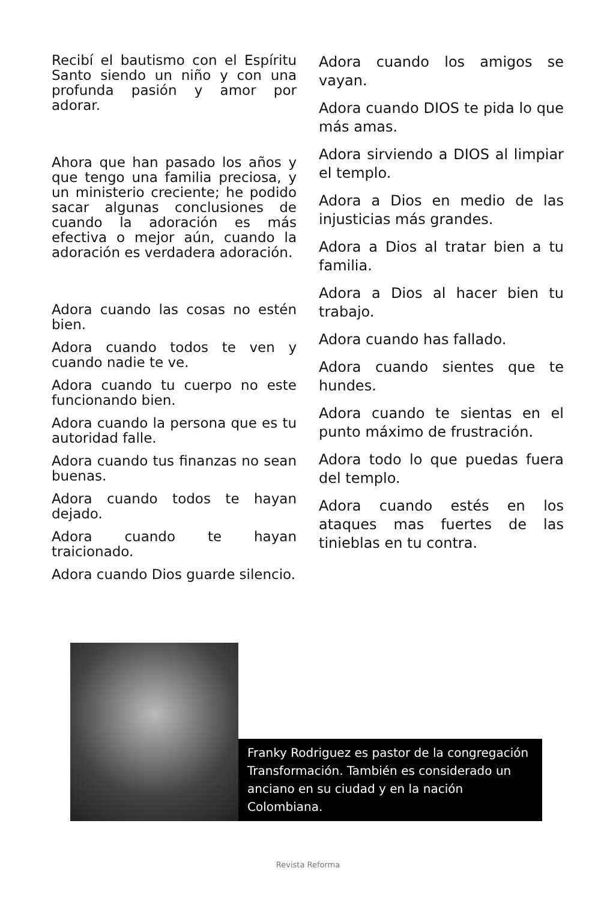Recibí el bautismo con el Espíritu Santo siendo un niño y con una profunda pasión y amor por adorar.
Ahora que han pasado los años y que tengo una familia preciosa, y un ministerio creciente; he podido sacar algunas conclusiones de cuando la adoración es más efectiva o mejor aún, cuando la adoración es verdadera adoración.
Adora cuando las cosas no estén bien.
Adora cuando todos te ven y cuando nadie te ve.
Adora cuando tu cuerpo no este funcionando bien.
Adora cuando la persona que es tu autoridad falle.
Adora cuando tus finanzas no sean buenas.
Adora cuando todos te hayan dejado.
Adora cuando te hayan traicionado.
Adora cuando Dios guarde silencio.
Adora cuando los amigos se vayan.
Adora cuando DIOS te pida lo que más amas.
Adora sirviendo a DIOS al limpiar el templo.
Adora a Dios en medio de las injusticias más grandes.
Adora a Dios al tratar bien a tu familia.
Adora a Dios al hacer bien tu trabajo.
Adora cuando has fallado.
Adora cuando sientes que te hundes.
Adora cuando te sientas en el punto máximo de frustración.
Adora todo lo que puedas fuera del templo.
Adora cuando estés en los ataques mas fuertes de las tinieblas en tu contra.
Franky Rodriguez es pastor de la congregación Transformación. También es considerado un anciano en su ciudad y en la nación Colombiana.
Revista Reforma